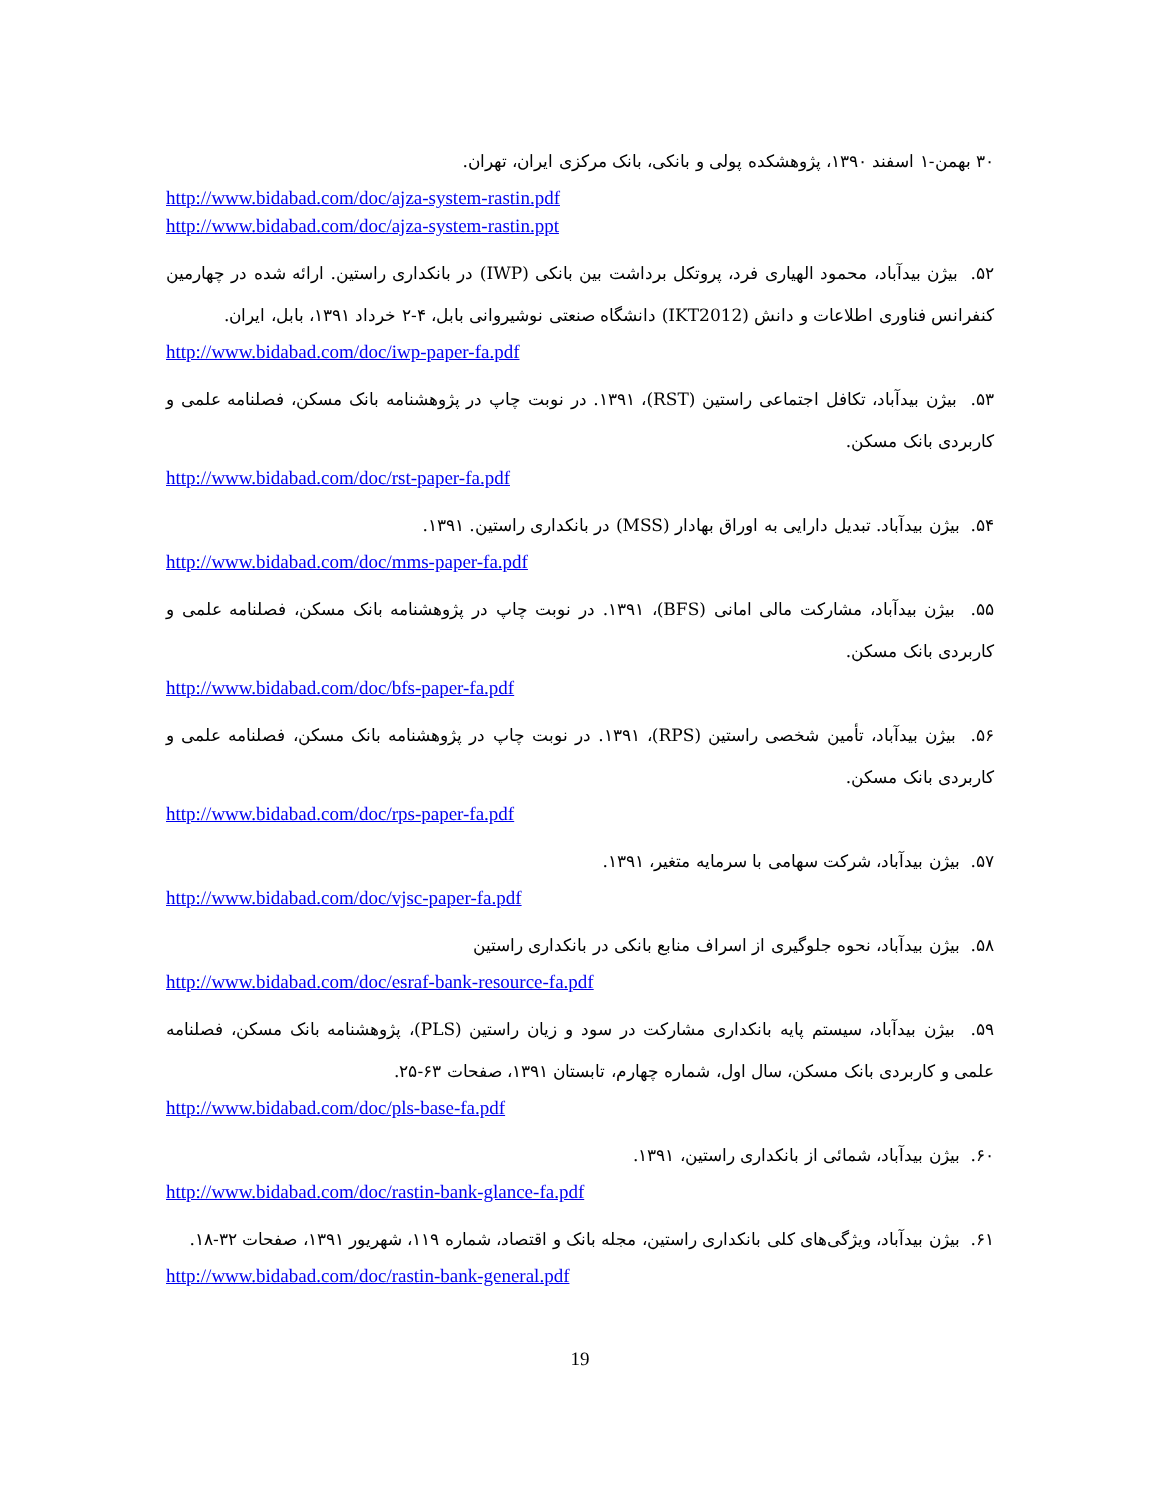۳۰ بهمن-۱ اسفند ۱۳۹۰، پژوهشکده پولی و بانکی، بانک مرکزی ایران، تهران.
http://www.bidabad.com/doc/ajza-system-rastin.pdf
http://www.bidabad.com/doc/ajza-system-rastin.ppt
۵۲. بیژن بیدآباد، محمود الهیاری فرد، پروتکل برداشت بین بانکی (IWP) در بانکداری راستین. ارائه شده در چهارمین کنفرانس فناوری اطلاعات و دانش (IKT2012) دانشگاه صنعتی نوشیروانی بابل، ۴-۲ خرداد ۱۳۹۱، بابل، ایران.
http://www.bidabad.com/doc/iwp-paper-fa.pdf
۵۳. بیژن بیدآباد، تکافل اجتماعی راستین (RST)، ۱۳۹۱. در نوبت چاپ در پژوهشنامه بانک مسکن، فصلنامه علمی و کاربردی بانک مسکن.
http://www.bidabad.com/doc/rst-paper-fa.pdf
۵۴. بیژن بیدآباد. تبدیل دارایی به اوراق بهادار (MSS) در بانکداری راستین. ۱۳۹۱.
http://www.bidabad.com/doc/mms-paper-fa.pdf
۵۵. بیژن بیدآباد، مشارکت مالی امانی (BFS)، ۱۳۹۱. در نوبت چاپ در پژوهشنامه بانک مسکن، فصلنامه علمی و کاربردی بانک مسکن.
http://www.bidabad.com/doc/bfs-paper-fa.pdf
۵۶. بیژن بیدآباد، تأمین شخصی راستین (RPS)، ۱۳۹۱. در نوبت چاپ در پژوهشنامه بانک مسکن، فصلنامه علمی و کاربردی بانک مسکن.
http://www.bidabad.com/doc/rps-paper-fa.pdf
۵۷. بیژن بیدآباد، شرکت سهامی با سرمایه متغیر، ۱۳۹۱.
http://www.bidabad.com/doc/vjsc-paper-fa.pdf
۵۸. بیژن بیدآباد، نحوه جلوگیری از اسراف منابع بانکی در بانکداری راستین
http://www.bidabad.com/doc/esraf-bank-resource-fa.pdf
۵۹. بیژن بیدآباد، سیستم پایه بانکداری مشارکت در سود و زیان راستین (PLS)، پژوهشنامه بانک مسکن، فصلنامه علمی و کاربردی بانک مسکن، سال اول، شماره چهارم، تابستان ۱۳۹۱، صفحات ۶۳-۲۵.
http://www.bidabad.com/doc/pls-base-fa.pdf
۶۰. بیژن بیدآباد، شمائی از بانکداری راستین، ۱۳۹۱.
http://www.bidabad.com/doc/rastin-bank-glance-fa.pdf
۶۱. بیژن بیدآباد، ویژگی‌های کلی بانکداری راستین، مجله بانک و اقتصاد، شماره ۱۱۹، شهریور ۱۳۹۱، صفحات ۳۲-۱۸.
http://www.bidabad.com/doc/rastin-bank-general.pdf
19